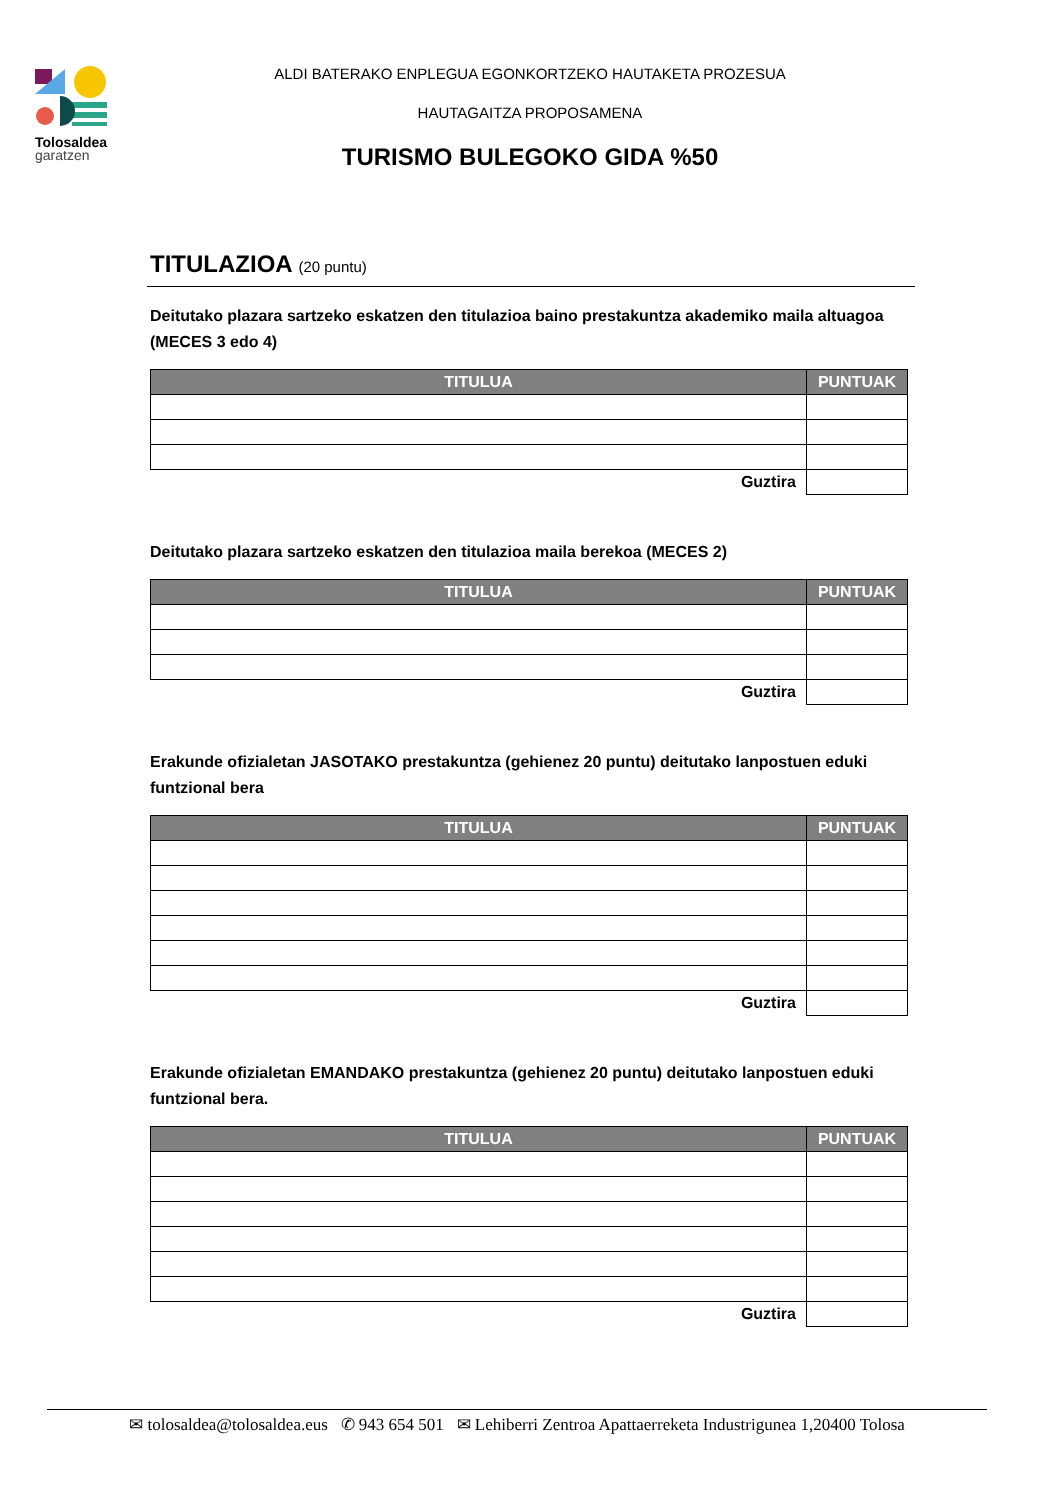Tolosaldea
garatzen
ALDI BATERAKO ENPLEGUA EGONKORTZEKO HAUTAKETA PROZESUA
HAUTAGAITZA PROPOSAMENA
TURISMO BULEGOKO GIDA %50
TITULAZIOA (20 puntu)
Deitutako plazara sartzeko eskatzen den titulazioa baino prestakuntza akademiko maila altuagoa (MECES 3 edo 4)
| TITULUA | PUNTUAK |
| --- | --- |
| Guztira | |
Deitutako plazara sartzeko eskatzen den titulazioa maila berekoa (MECES 2)
| TITULUA | PUNTUAK |
| --- | --- |
| Guztira | |
Erakunde ofizialetan JASOTAKO prestakuntza (gehienez 20 puntu) deitutako lanpostuen eduki funtzional bera
| TITULUA | PUNTUAK |
| --- | --- |
| Guztira | |
Erakunde ofizialetan EMANDAKO prestakuntza (gehienez 20 puntu) deitutako lanpostuen eduki funtzional bera.
| TITULUA | PUNTUAK |
| --- | --- |
| Guztira | |
✉ tolosaldea@tolosaldea.eus ✆ 943 654 501 ✉ Lehiberri Zentroa Apattaerreketa Industrigunea 1,20400 Tolosa